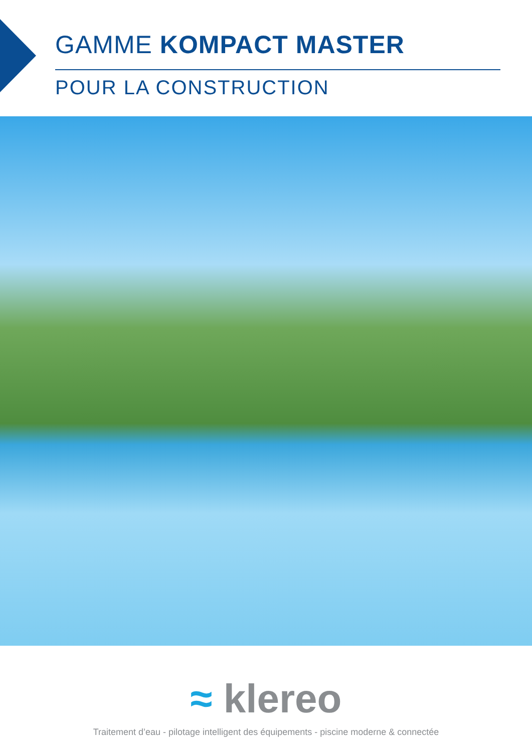GAMME KOMPACT MASTER
POUR LA CONSTRUCTION
≈ klereo
Traitement d’eau - pilotage intelligent des équipements - piscine moderne & connectée